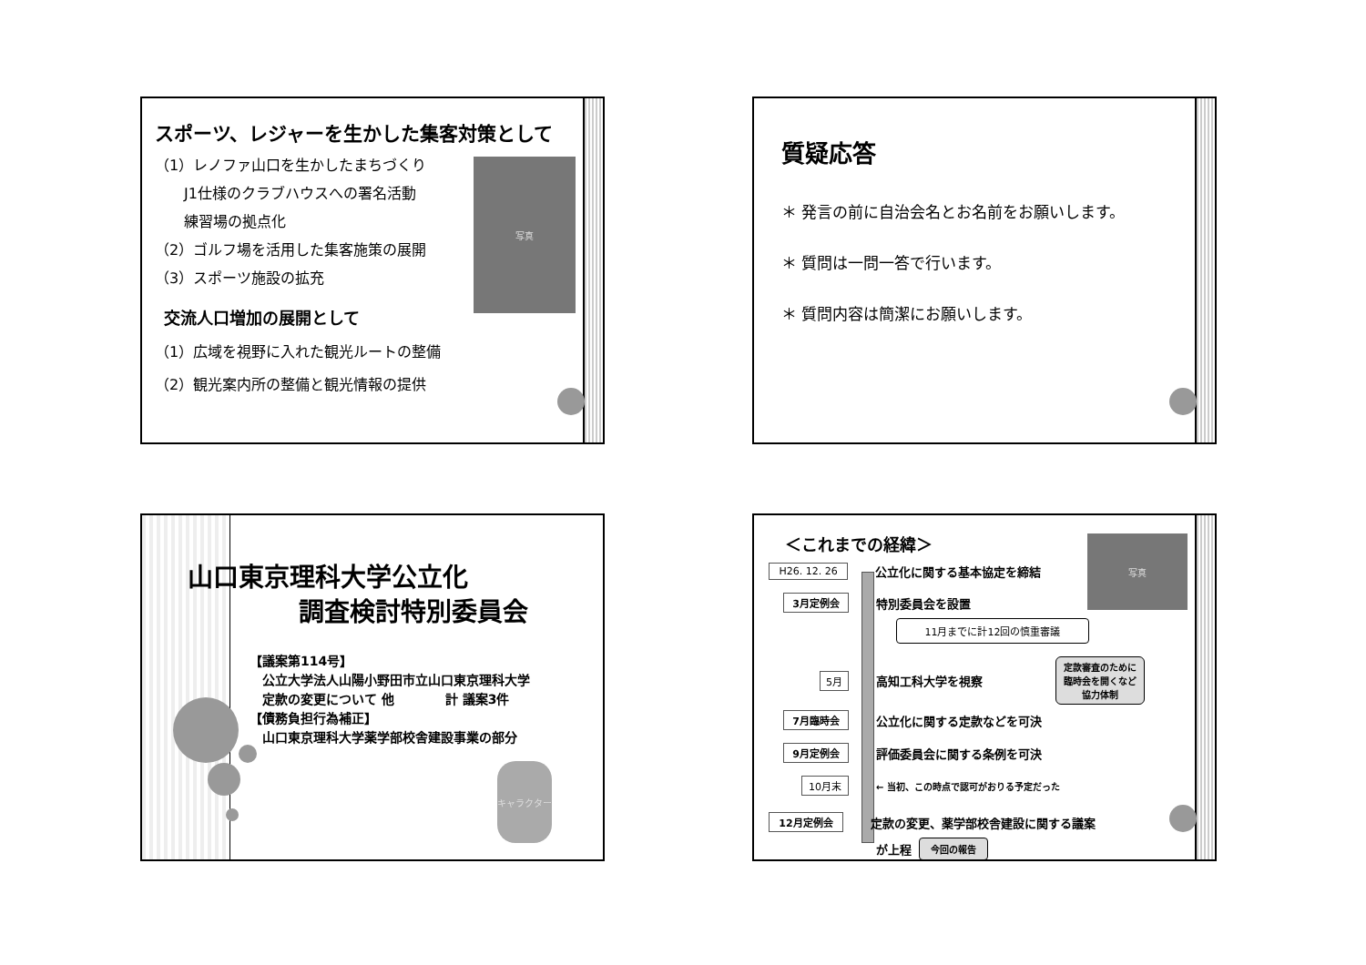スポーツ、レジャーを生かした集客対策として
写真
（1）レノファ山口を生かしたまちづくり
　　J1仕様のクラブハウスへの署名活動
　　練習場の拠点化
（2）ゴルフ場を活用した集客施策の展開
（3）スポーツ施設の拡充
交流人口増加の展開として
（1）広域を視野に入れた観光ルートの整備
（2）観光案内所の整備と観光情報の提供
質疑応答
＊ 発言の前に自治会名とお名前をお願いします。
＊ 質問は一問一答で行います。
＊ 質問内容は簡潔にお願いします。
山口東京理科大学公立化
調査検討特別委員会
【議案第114号】
　公立大学法人山陽小野田市立山口東京理科大学
　定款の変更について 他　　　　計 議案3件
【債務負担行為補正】
　山口東京理科大学薬学部校舎建設事業の部分
キャラクター
写真
＜これまでの経緯＞
H26. 12. 26 公立化に関する基本協定を締結
3月定例会 特別委員会を設置
11月までに計12回の慎重審議
5月 高知工科大学を視察 定款審査のために
臨時会を開くなど
協力体制
7月臨時会 公立化に関する定款などを可決
9月定例会 評価委員会に関する条例を可決
10月末 ← 当初、この時点で認可がおりる予定だった
12月定例会 定款の変更、薬学部校舎建設に関する議案
が上程 今回の報告